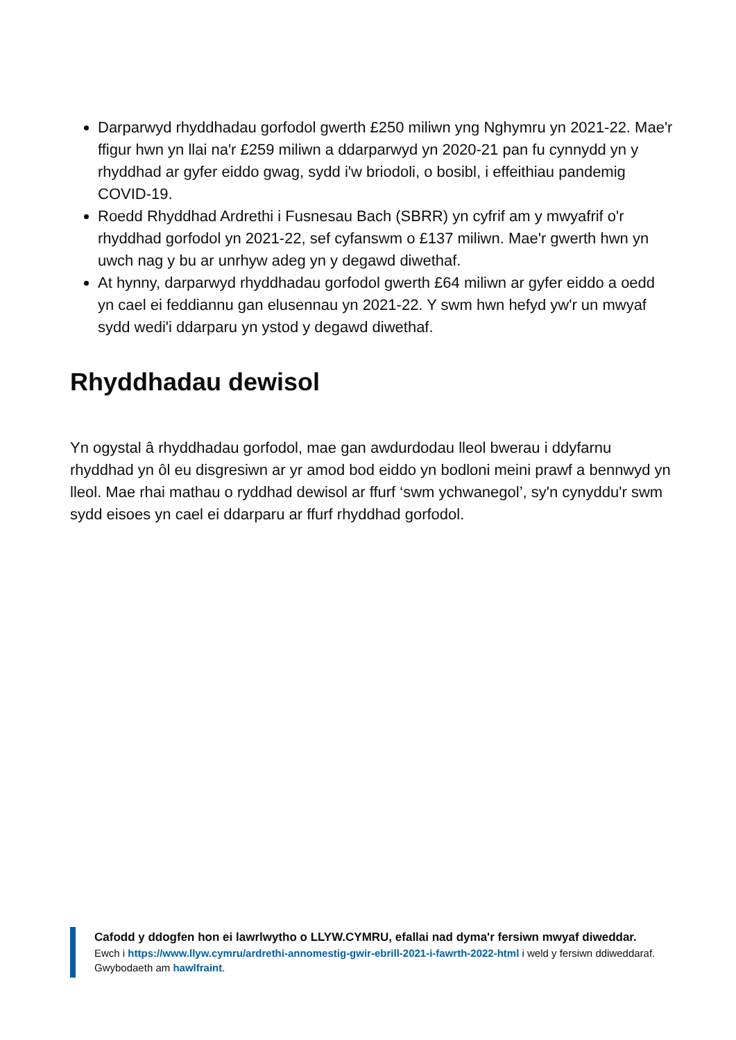Darparwyd rhyddhadau gorfodol gwerth £250 miliwn yng Nghymru yn 2021-22. Mae'r ffigur hwn yn llai na'r £259 miliwn a ddarparwyd yn 2020-21 pan fu cynnydd yn y rhyddhad ar gyfer eiddo gwag, sydd i'w briodoli, o bosibl, i effeithiau pandemig COVID-19.
Roedd Rhyddhad Ardrethi i Fusnesau Bach (SBRR) yn cyfrif am y mwyafrif o'r rhyddhad gorfodol yn 2021-22, sef cyfanswm o £137 miliwn. Mae'r gwerth hwn yn uwch nag y bu ar unrhyw adeg yn y degawd diwethaf.
At hynny, darparwyd rhyddhadau gorfodol gwerth £64 miliwn ar gyfer eiddo a oedd yn cael ei feddiannu gan elusennau yn 2021-22. Y swm hwn hefyd yw'r un mwyaf sydd wedi'i ddarparu yn ystod y degawd diwethaf.
Rhyddhadau dewisol
Yn ogystal â rhyddhadau gorfodol, mae gan awdurdodau lleol bwerau i ddyfarnu rhyddhad yn ôl eu disgresiwn ar yr amod bod eiddo yn bodloni meini prawf a bennwyd yn lleol. Mae rhai mathau o ryddhad dewisol ar ffurf ‘swm ychwanegol’, sy'n cynyddu'r swm sydd eisoes yn cael ei ddarparu ar ffurf rhyddhad gorfodol.
Cafodd y ddogfen hon ei lawrlwytho o LLYW.CYMRU, efallai nad dyma'r fersiwn mwyaf diweddar.
Ewch i https://www.llyw.cymru/ardrethi-annomestig-gwir-ebrill-2021-i-fawrth-2022-html i weld y fersiwn ddiweddaraf.
Gwybodaeth am hawlfraint.